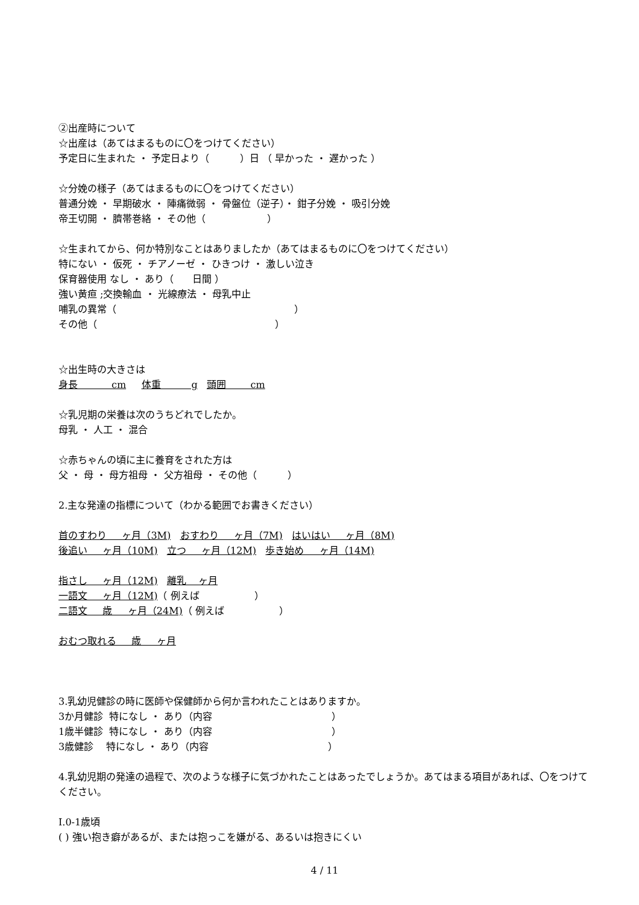②出産時について
☆出産は（あてはまるものに〇をつけてください）
予定日に生まれた ・ 予定日より（ ）日 （ 早かった ・ 遅かった ）
☆分娩の様子（あてはまるものに〇をつけてください）
普通分娩 ・ 早期破水 ・ 陣痛微弱 ・ 骨盤位（逆子）・ 鉗子分娩 ・ 吸引分娩
帝王切開 ・ 臍帯巻絡 ・ その他（ ）
☆生まれてから、何か特別なことはありましたか（あてはまるものに〇をつけてください）
特にない ・ 仮死 ・ チアノーゼ ・ ひきつけ ・ 激しい泣き
保育器使用 なし ・ あり（ 日間 ）
強い黄疸 ;交換輸血 ・ 光線療法 ・ 母乳中止
哺乳の異常（ ）
その他（ ）
☆出生時の大きさは
身長 cm 体重 g 頭囲 cm
☆乳児期の栄養は次のうちどれでしたか。
母乳 ・ 人工 ・ 混合
☆赤ちゃんの頃に主に養育をされた方は
父 ・ 母 ・ 母方祖母 ・ 父方祖母 ・ その他（ ）
2.主な発達の指標について（わかる範囲でお書きください）
首のすわり ヶ月（3M) おすわり ヶ月（7M) はいはい ヶ月（8M)
後追い ヶ月（10M) 立つ ヶ月（12M) 歩き始め ヶ月（14M)
指さし ヶ月（12M) 離乳 ヶ月
一語文 ヶ月（12M)（ 例えば ）
二語文 歳 ヶ月（24M)（ 例えば ）
おむつ取れる 歳 ヶ月
3.乳幼児健診の時に医師や保健師から何か言われたことはありますか。
3か月健診 特になし ・ あり（内容 ）
1歳半健診 特になし ・ あり（内容 ）
3歳健診 特になし ・ あり（内容 ）
4.乳幼児期の発達の過程で、次のような様子に気づかれたことはあったでしょうか。あてはまる項目があれば、〇をつけてください。
Ⅰ.0-1歳頃
( ) 強い抱き癖があるが、または抱っこを嫌がる、あるいは抱きにくい
4 / 11